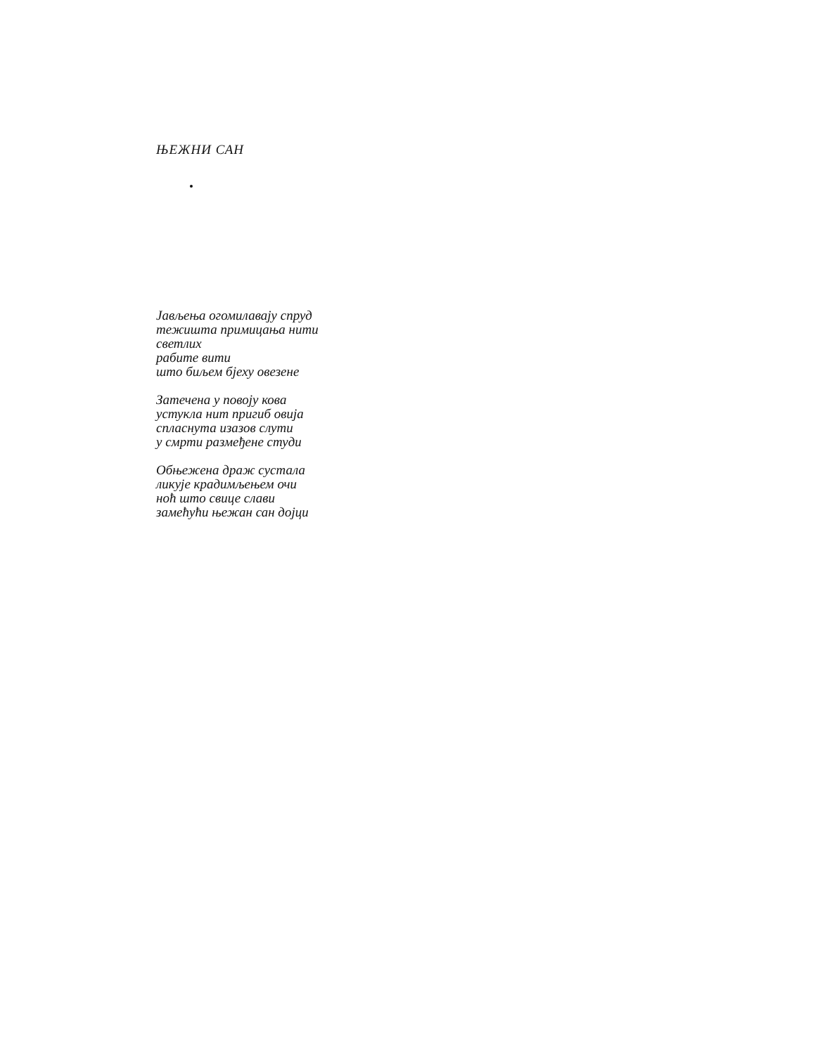ЊЕЖНИ САН
Јављења огомилавају спруд
тежишта примицања нити
светлих
рабите вити
што биљем бјеху овезене
Затечена у повоју кова
устукла нит пригиб овија
спласнута изазов слути
у смрти размеђене студи
Обњежена драж сустала
ликује крадимљењем очи
ноћ што свице слави
замећући њежан сан дојци